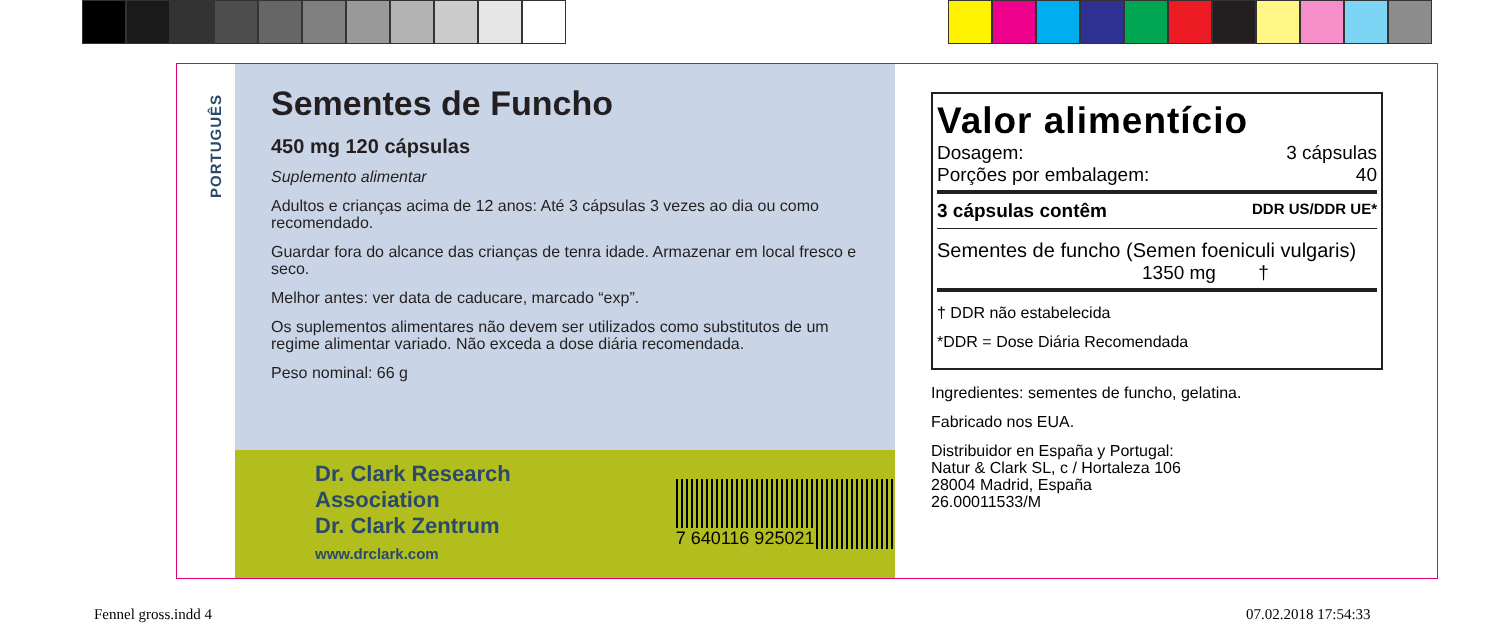PORTUGUÊS
Sementes de Funcho
450 mg 120 cápsulas
Suplemento alimentar
Adultos e crianças acima de 12 anos: Até 3 cápsulas 3 vezes ao dia ou como recomendado.
Guardar fora do alcance das crianças de tenra idade. Armazenar em local fresco e seco.
Melhor antes: ver data de caducare, marcado “exp”.
Os suplementos alimentares não devem ser utilizados como substitutos de um regime alimentar variado. Não exceda a dose diária recomendada.
Peso nominal: 66 g
Dr. Clark Research Association
Dr. Clark Zentrum
www.drclark.com
7 640116 925021
Valor alimentício
Dosagem: 3 cápsulas
Porções por embalagem: 40
3 cápsulas contêm DDR US/DDR UE*
Sementes de funcho (Semen foeniculi vulgaris)
1350 mg †
† DDR não estabelecida
*DDR = Dose Diária Recomendada
Ingredientes: sementes de funcho, gelatina.
Fabricado nos EUA.
Distribuidor en España y Portugal:
Natur & Clark SL, c / Hortaleza 106
28004 Madrid, España
26.00011533/M
Fennel gross.indd 4 07.02.2018 17:54:33